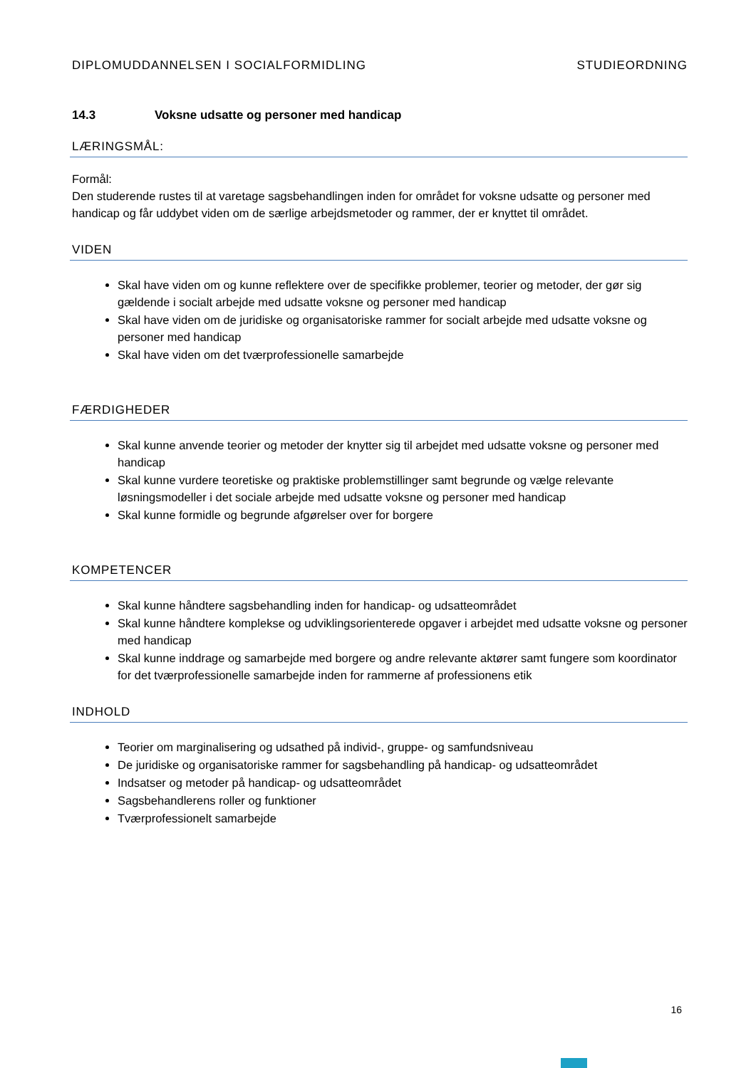DIPLOMUDDANNELSEN I SOCIALFORMIDLING STUDIEORDNING
14.3 Voksne udsatte og personer med handicap
LÆRINGSMÅL:
Formål:
Den studerende rustes til at varetage sagsbehandlingen inden for området for voksne udsatte og personer med handicap og får uddybet viden om de særlige arbejdsmetoder og rammer, der er knyttet til området.
VIDEN
Skal have viden om og kunne reflektere over de specifikke problemer, teorier og metoder, der gør sig gældende i socialt arbejde med udsatte voksne og personer med handicap
Skal have viden om de juridiske og organisatoriske rammer for socialt arbejde med udsatte voksne og personer med handicap
Skal have viden om det tværprofessionelle samarbejde
FÆRDIGHEDER
Skal kunne anvende teorier og metoder der knytter sig til arbejdet med udsatte voksne og personer med handicap
Skal kunne vurdere teoretiske og praktiske problemstillinger samt begrunde og vælge relevante løsningsmodeller i det sociale arbejde med udsatte voksne og personer med handicap
Skal kunne formidle og begrunde afgørelser over for borgere
KOMPETENCER
Skal kunne håndtere sagsbehandling inden for handicap- og udsatteområdet
Skal kunne håndtere komplekse og udviklingsorienterede opgaver i arbejdet med udsatte voksne og personer med handicap
Skal kunne inddrage og samarbejde med borgere og andre relevante aktører samt fungere som koordinator for det tværprofessionelle samarbejde inden for rammerne af professionens etik
INDHOLD
Teorier om marginalisering og udsathed på individ-, gruppe- og samfundsniveau
De juridiske og organisatoriske rammer for sagsbehandling på handicap- og udsatteområdet
Indsatser og metoder på handicap- og udsatteområdet
Sagsbehandlerens roller og funktioner
Tværprofessionelt samarbejde
16